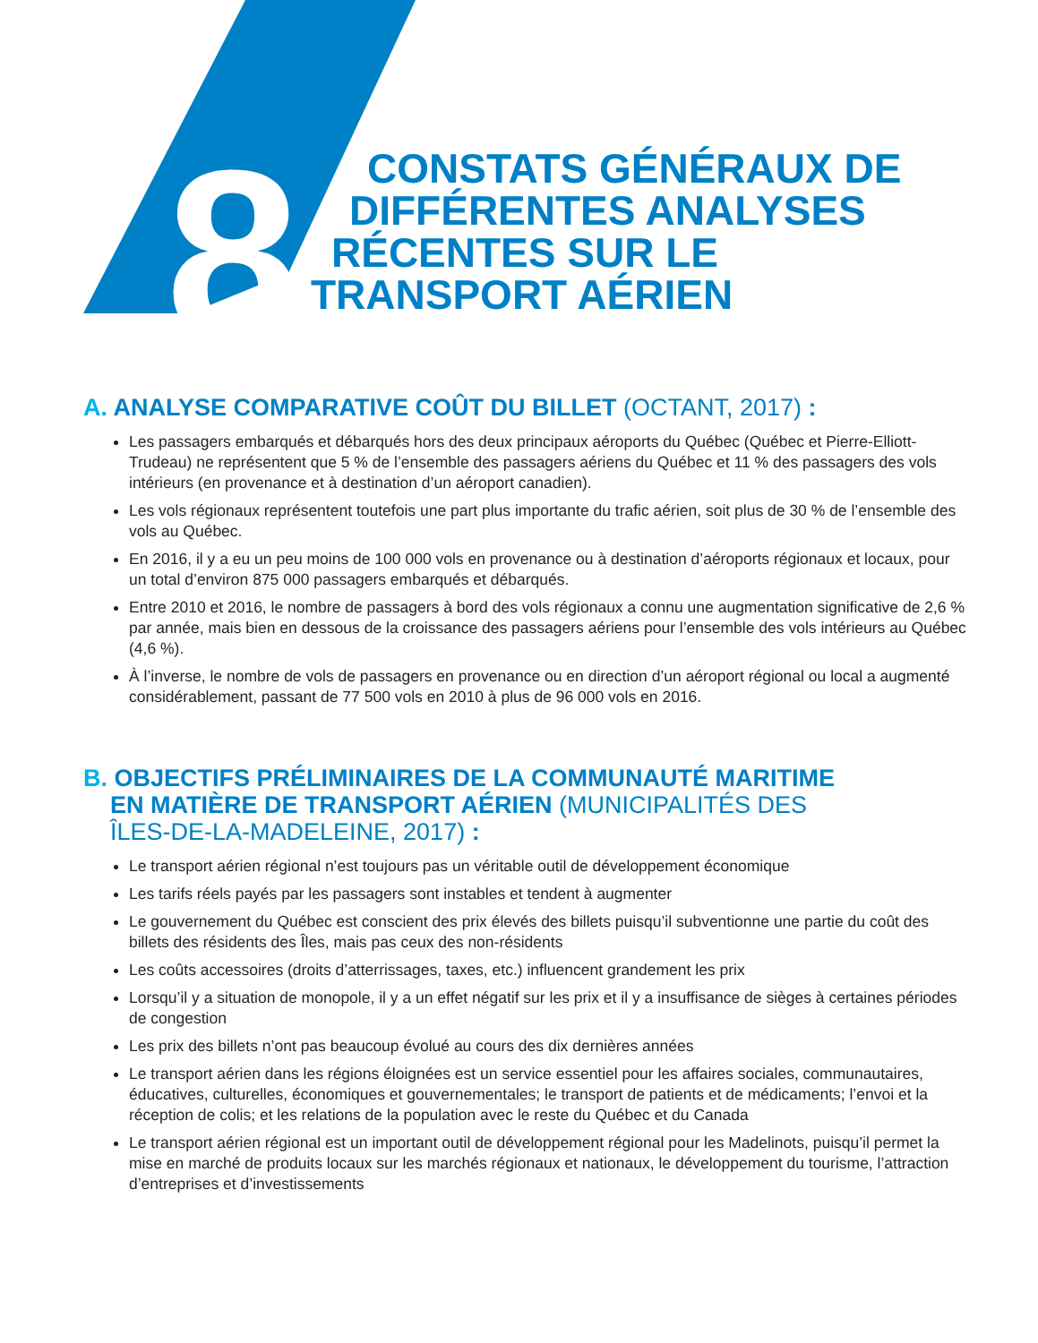8
CONSTATS GÉNÉRAUX DE
DIFFÉRENTES ANALYSES
RÉCENTES SUR LE
TRANSPORT AÉRIEN
A. ANALYSE COMPARATIVE COÛT DU BILLET (OCTANT, 2017) :
Les passagers embarqués et débarqués hors des deux principaux aéroports du Québec (Québec et Pierre-Elliott-Trudeau) ne représentent que 5 % de l’ensemble des passagers aériens du Québec et 11 % des passagers des vols intérieurs (en provenance et à destination d’un aéroport canadien).
Les vols régionaux représentent toutefois une part plus importante du trafic aérien, soit plus de 30 % de l’ensemble des vols au Québec.
En 2016, il y a eu un peu moins de 100 000 vols en provenance ou à destination d’aéroports régionaux et locaux, pour un total d’environ 875 000 passagers embarqués et débarqués.
Entre 2010 et 2016, le nombre de passagers à bord des vols régionaux a connu une augmentation significative de 2,6 % par année, mais bien en dessous de la croissance des passagers aériens pour l’ensemble des vols intérieurs au Québec (4,6 %).
À l’inverse, le nombre de vols de passagers en provenance ou en direction d’un aéroport régional ou local a augmenté considérablement, passant de 77 500 vols en 2010 à plus de 96 000 vols en 2016.
B. OBJECTIFS PRÉLIMINAIRES DE LA COMMUNAUTÉ MARITIME
EN MATIÈRE DE TRANSPORT AÉRIEN (MUNICIPALITÉS DES
ÎLES-DE-LA-MADELEINE, 2017) :
Le transport aérien régional n’est toujours pas un véritable outil de développement économique
Les tarifs réels payés par les passagers sont instables et tendent à augmenter
Le gouvernement du Québec est conscient des prix élevés des billets puisqu’il subventionne une partie du coût des billets des résidents des Îles, mais pas ceux des non-résidents
Les coûts accessoires (droits d’atterrissages, taxes, etc.) influencent grandement les prix
Lorsqu’il y a situation de monopole, il y a un effet négatif sur les prix et il y a insuffisance de sièges à certaines périodes de congestion
Les prix des billets n’ont pas beaucoup évolué au cours des dix dernières années
Le transport aérien dans les régions éloignées est un service essentiel pour les affaires sociales, communautaires, éducatives, culturelles, économiques et gouvernementales; le transport de patients et de médicaments; l’envoi et la réception de colis; et les relations de la population avec le reste du Québec et du Canada
Le transport aérien régional est un important outil de développement régional pour les Madelinots, puisqu’il permet la mise en marché de produits locaux sur les marchés régionaux et nationaux, le développement du tourisme, l’attraction d’entreprises et d’investissements